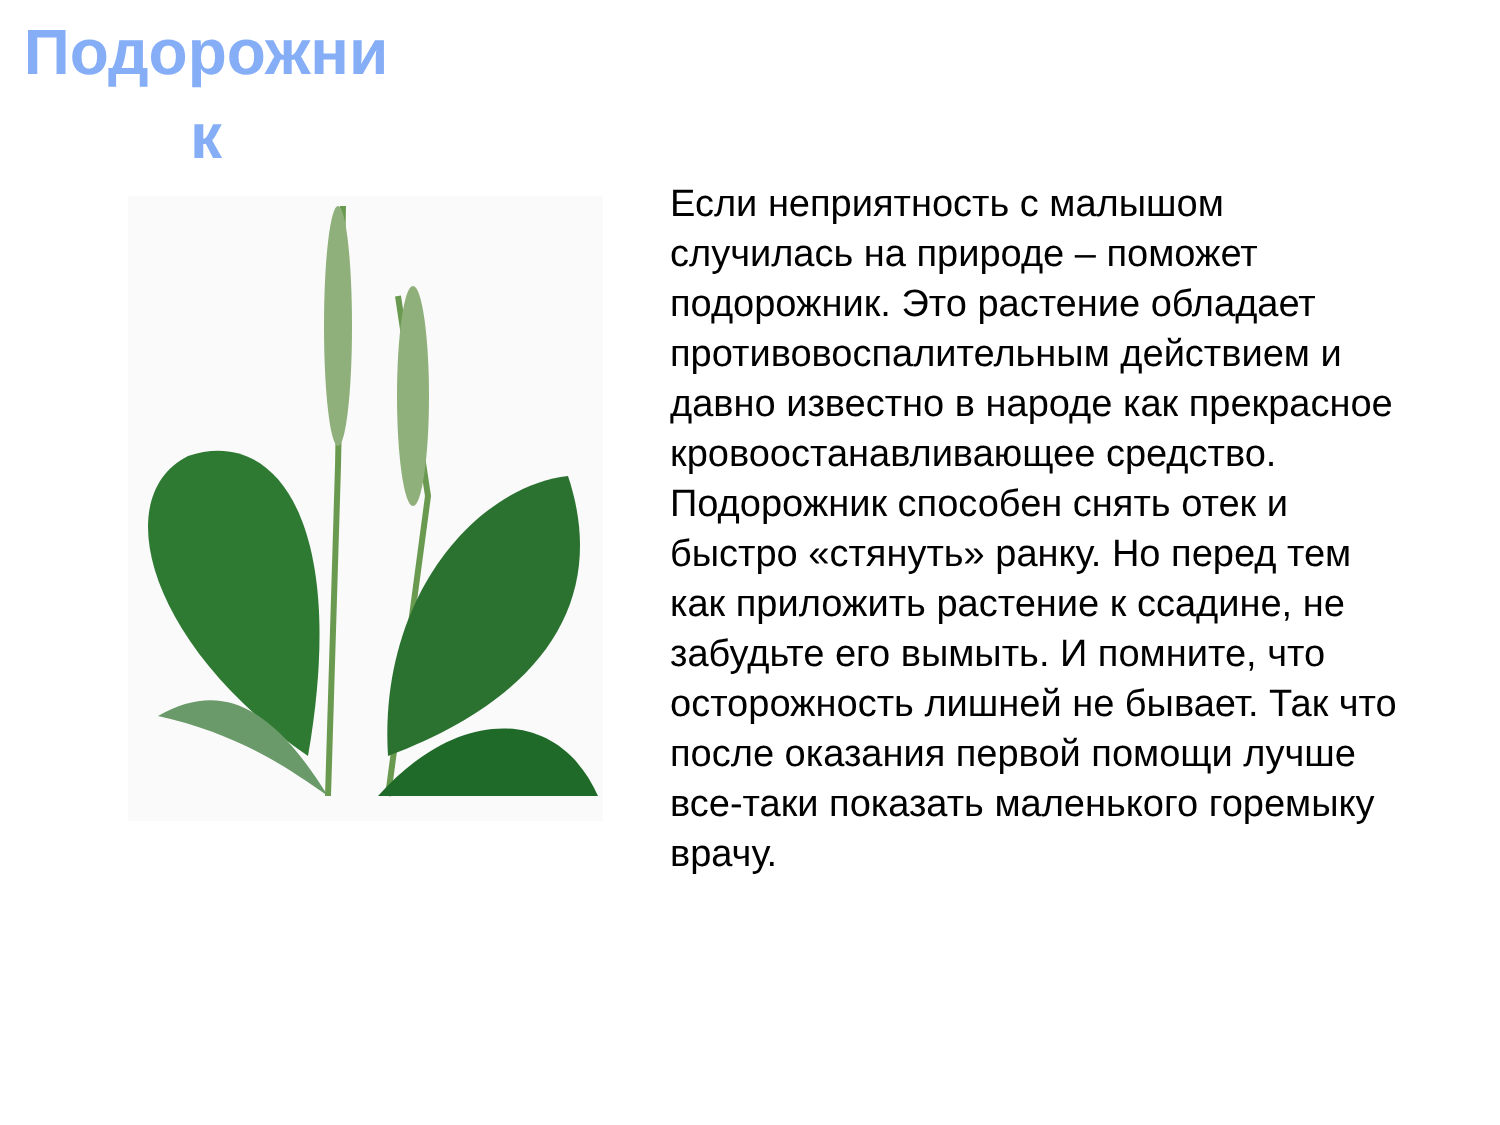Подорожни к
Если неприятность с малышом случилась на природе – поможет подорожник. Это растение обладает противовоспалительным действием и давно известно в народе как прекрасное кровоостанавливающее средство. Подорожник способен снять отек и быстро «стянуть» ранку. Но перед тем как приложить растение к ссадине, не забудьте его вымыть. И помните, что осторожность лишней не бывает. Так что после оказания первой помощи лучше все-таки показать маленького горемыку врачу.